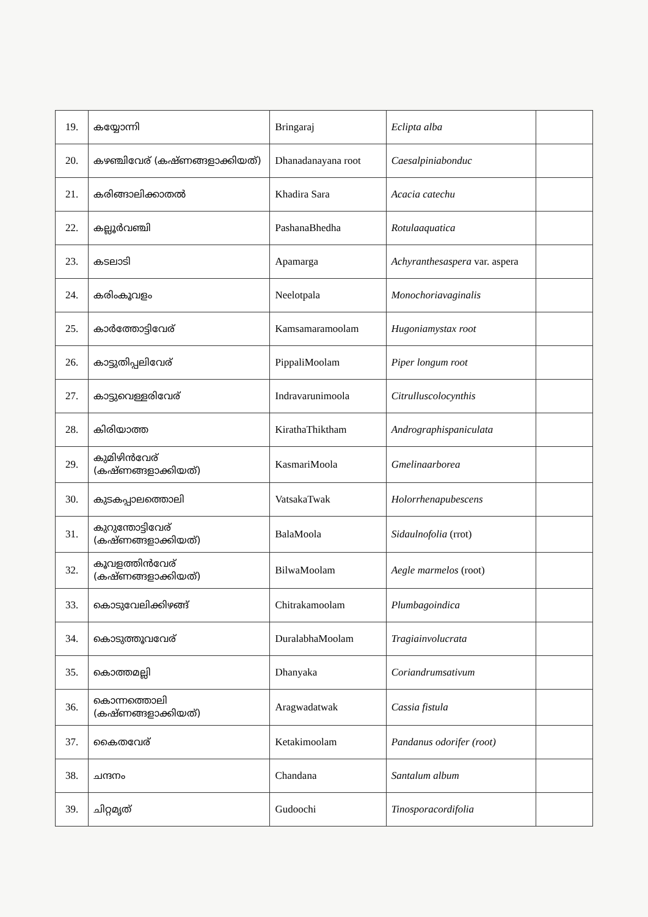| 19. | കയ്യോന്നി | Bringaraj | Eclipta alba | |
| 20. | കഴഞ്ചിവേര് (കഷ്ണങ്ങളാക്കിയത്) | Dhanadanayana root | Caesalpiniabonduc | |
| 21. | കരിങ്ങാലിക്കാതൽ | Khadira Sara | Acacia catechu | |
| 22. | കല്ലൂർവഞ്ചി | PashanaBhedha | Rotulaaquatica | |
| 23. | കടലാടി | Apamarga | Achyranthesaspera var. aspera | |
| 24. | കരിംകൂവളം | Neelotpala | Monochoriavaginalis | |
| 25. | കാർത്തോട്ടിവേര് | Kamsamaramoolam | Hugoniamystax root | |
| 26. | കാട്ടുതിപ്പലിവേര് | PippaliMoolam | Piper longum root | |
| 27. | കാട്ടുവെള്ളരിവേര് | Indravarunimoola | Citrulluscolocynthis | |
| 28. | കിരിയാത്ത | KirathaThiktham | Andrographispaniculata | |
| 29. | കുമിഴിൻവേര് (കഷ്ണങ്ങളാക്കിയത്) | KasmariMoola | Gmelinaarborea | |
| 30. | കുടകപ്പാലത്തൊലി | VatsakaTwak | Holorrhenapubescens | |
| 31. | കുറുന്തോട്ടിവേര് (കഷ്ണങ്ങളാക്കിയത്) | BalaMoola | Sidaulnofolia (rrot) | |
| 32. | കൂവളത്തിൻവേര് (കഷ്ണങ്ങളാക്കിയത്) | BilwaMoolam | Aegle marmelos (root) | |
| 33. | കൊടുവേലിക്കിഴങ്ങ് | Chitrakamoolam | Plumbagoindica | |
| 34. | കൊടുത്തൂവവേര് | DuralabhaMoolam | Tragiainvolucrata | |
| 35. | കൊത്തമല്ലി | Dhanyaka | Coriandrumsativum | |
| 36. | കൊന്നത്തൊലി (കഷ്ണങ്ങളാക്കിയത്) | Aragwadatwak | Cassia fistula | |
| 37. | കൈതവേര് | Ketakimoolam | Pandanus odorifer (root) | |
| 38. | ചന്ദനം | Chandana | Santalum album | |
| 39. | ചിറ്റമൃത് | Gudoochi | Tinosporacordifolia | |